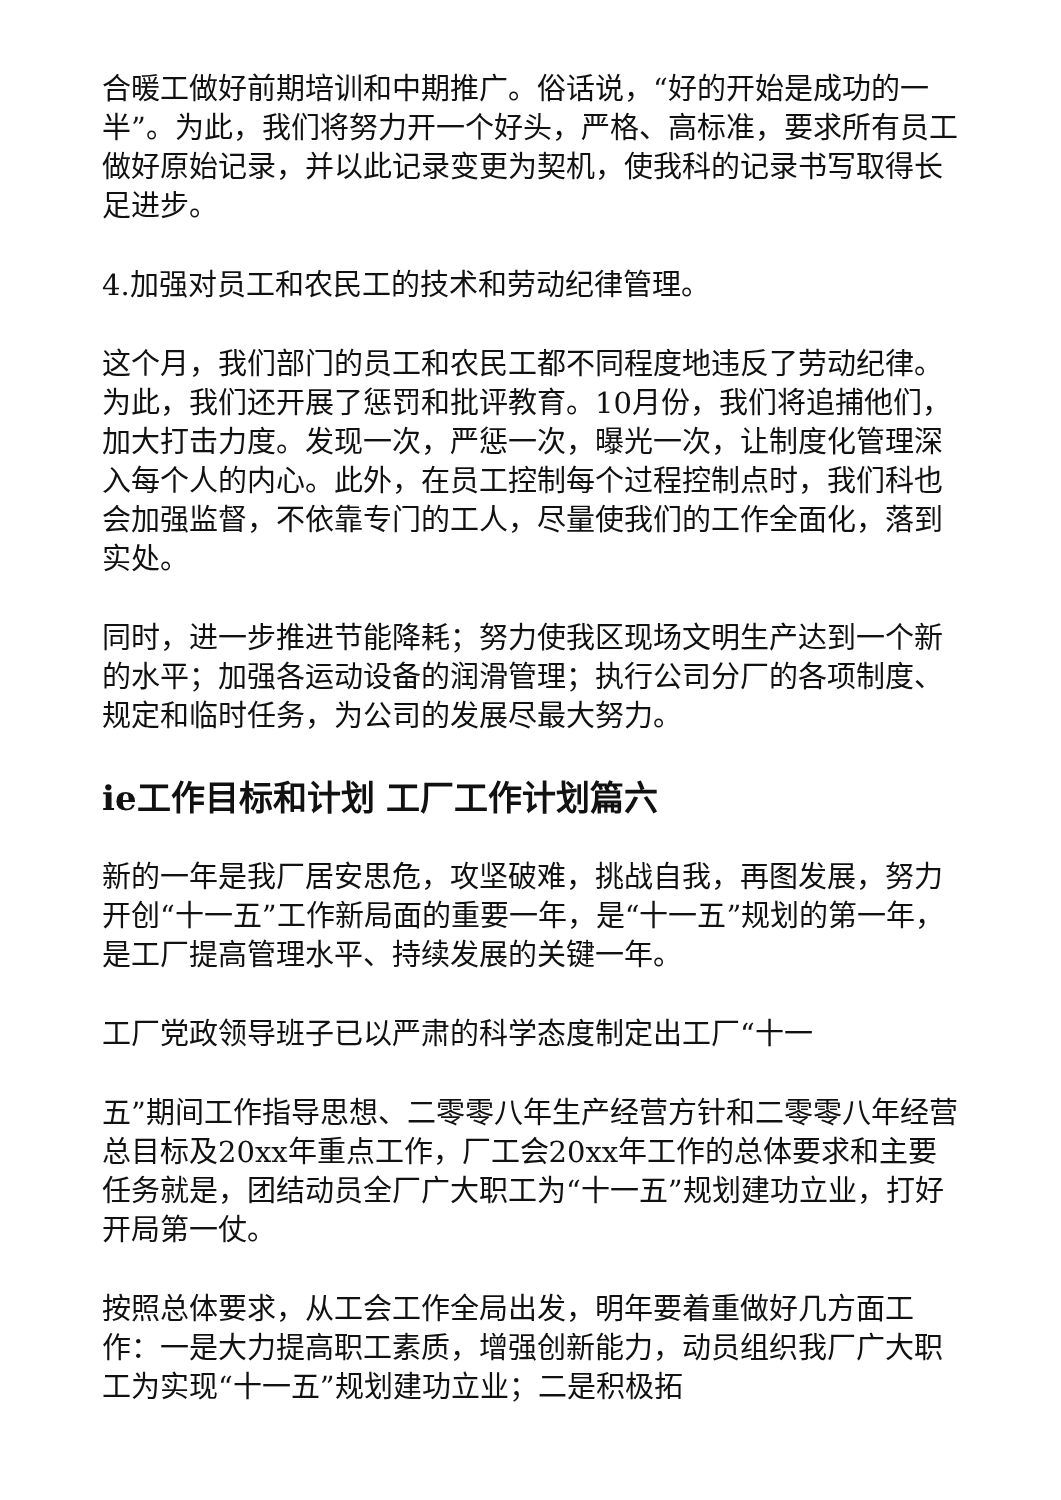合暖工做好前期培训和中期推广。俗话说，“好的开始是成功的一半”。为此，我们将努力开一个好头，严格、高标准，要求所有员工做好原始记录，并以此记录变更为契机，使我科的记录书写取得长足进步。
4.加强对员工和农民工的技术和劳动纪律管理。
这个月，我们部门的员工和农民工都不同程度地违反了劳动纪律。为此，我们还开展了惩罚和批评教育。10月份，我们将追捕他们，加大打击力度。发现一次，严惩一次，曝光一次，让制度化管理深入每个人的内心。此外，在员工控制每个过程控制点时，我们科也会加强监督，不依靠专门的工人，尽量使我们的工作全面化，落到实处。
同时，进一步推进节能降耗；努力使我区现场文明生产达到一个新的水平；加强各运动设备的润滑管理；执行公司分厂的各项制度、规定和临时任务，为公司的发展尽最大努力。
ie工作目标和计划 工厂工作计划篇六
新的一年是我厂居安思危，攻坚破难，挑战自我，再图发展，努力开创“十一五”工作新局面的重要一年，是“十一五”规划的第一年，是工厂提高管理水平、持续发展的关键一年。
工厂党政领导班子已以严肃的科学态度制定出工厂“十一
五”期间工作指导思想、二零零八年生产经营方针和二零零八年经营总目标及20xx年重点工作，厂工会20xx年工作的总体要求和主要任务就是，团结动员全厂广大职工为“十一五”规划建功立业，打好开局第一仗。
按照总体要求，从工会工作全局出发，明年要着重做好几方面工作：一是大力提高职工素质，增强创新能力，动员组织我厂广大职工为实现“十一五”规划建功立业；二是积极拓